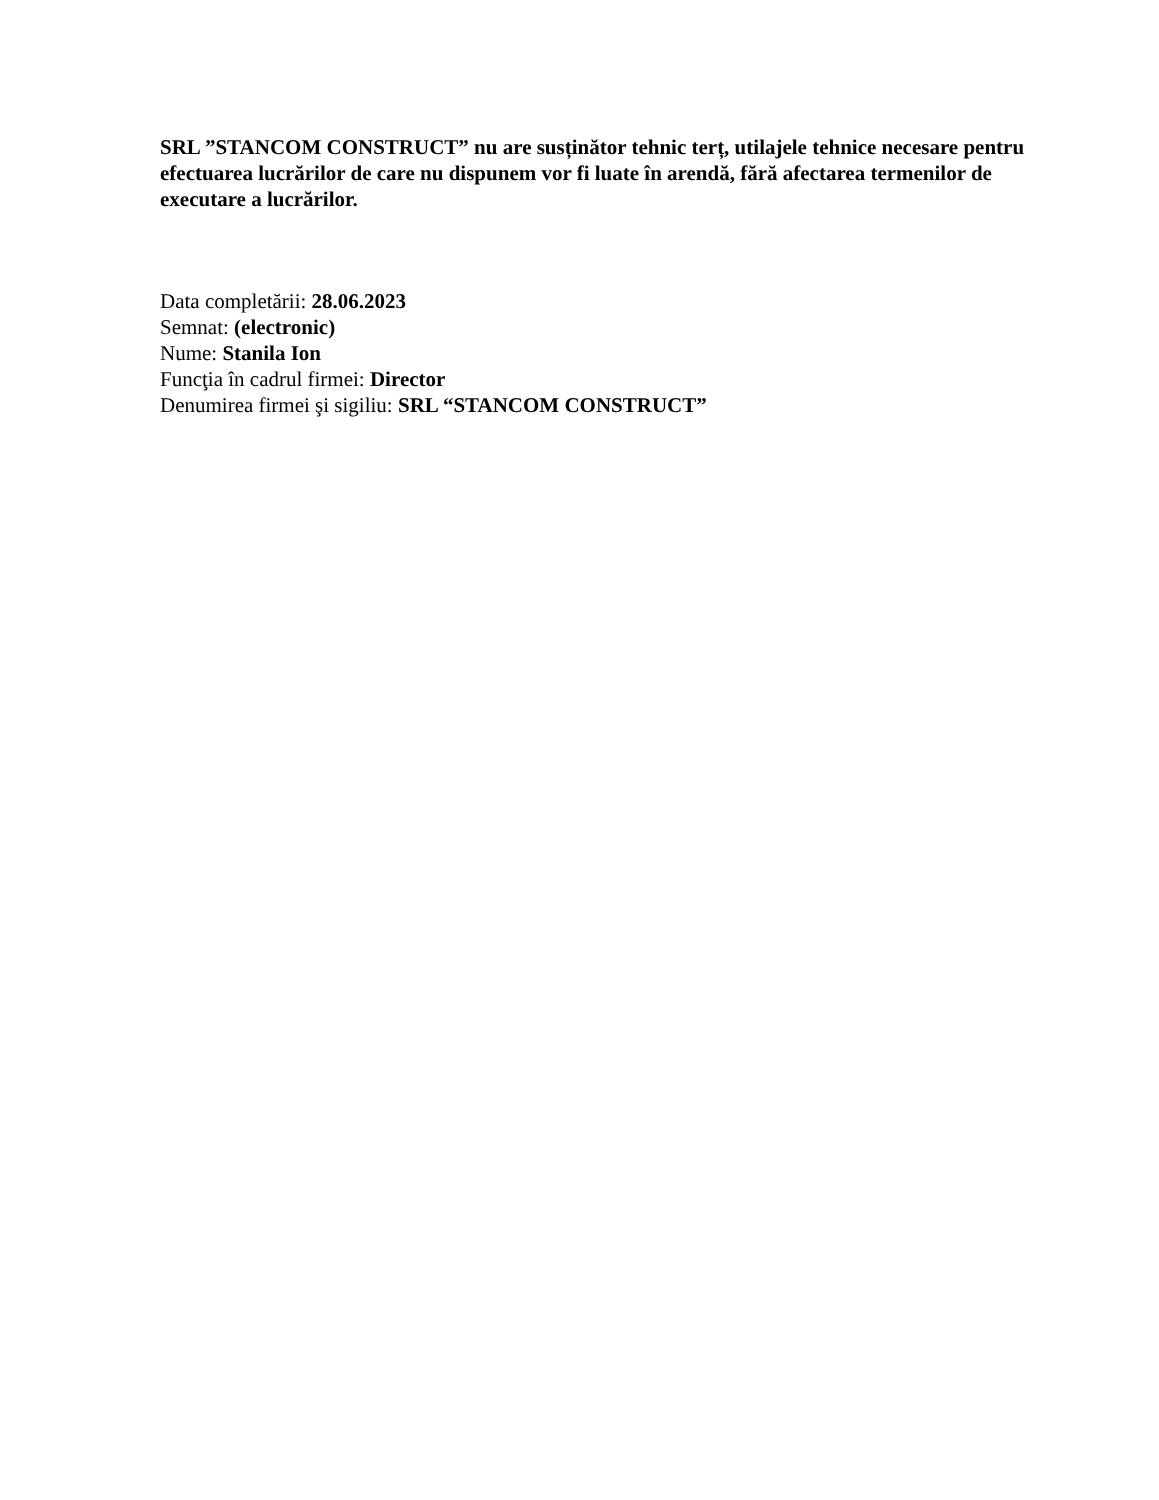SRL ”STANCOM CONSTRUCT” nu are susținător tehnic terț, utilajele tehnice necesare pentru efectuarea lucrărilor de care nu dispunem vor fi luate în arendă, fără afectarea termenilor de executare a lucrărilor.
Data completării: 28.06.2023
Semnat: (electronic)
Nume: Stanila Ion
Funcţia în cadrul firmei: Director
Denumirea firmei şi sigiliu: SRL “STANCOM CONSTRUCT”